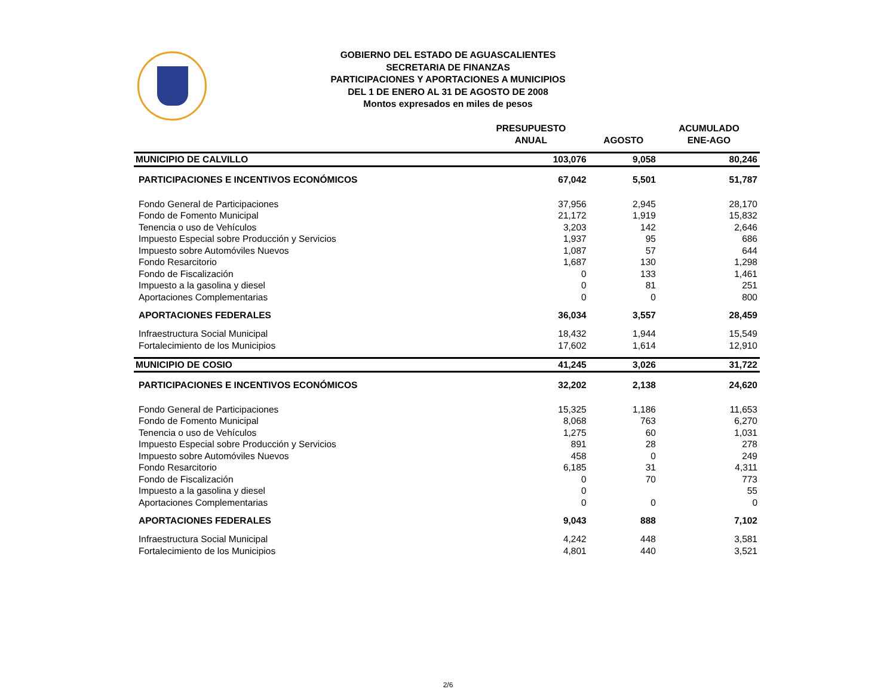GOBIERNO DEL ESTADO DE AGUASCALIENTES
SECRETARIA DE FINANZAS
PARTICIPACIONES Y APORTACIONES A MUNICIPIOS
DEL 1 DE ENERO AL 31 DE AGOSTO DE 2008
Montos expresados en miles de pesos
| | PRESUPUESTO ANUAL | AGOSTO | ACUMULADO ENE-AGO |
| --- | --- | --- | --- |
| MUNICIPIO DE CALVILLO | 103,076 | 9,058 | 80,246 |
| PARTICIPACIONES E INCENTIVOS ECONÓMICOS | 67,042 | 5,501 | 51,787 |
| Fondo General de Participaciones | 37,956 | 2,945 | 28,170 |
| Fondo de Fomento Municipal | 21,172 | 1,919 | 15,832 |
| Tenencia o uso de Vehículos | 3,203 | 142 | 2,646 |
| Impuesto Especial sobre Producción y Servicios | 1,937 | 95 | 686 |
| Impuesto sobre Automóviles Nuevos | 1,087 | 57 | 644 |
| Fondo Resarcitorio | 1,687 | 130 | 1,298 |
| Fondo de Fiscalización | 0 | 133 | 1,461 |
| Impuesto a la gasolina y diesel | 0 | 81 | 251 |
| Aportaciones Complementarias | 0 | 0 | 800 |
| APORTACIONES FEDERALES | 36,034 | 3,557 | 28,459 |
| Infraestructura Social Municipal | 18,432 | 1,944 | 15,549 |
| Fortalecimiento de los Municipios | 17,602 | 1,614 | 12,910 |
| MUNICIPIO DE COSIO | 41,245 | 3,026 | 31,722 |
| PARTICIPACIONES E INCENTIVOS ECONÓMICOS | 32,202 | 2,138 | 24,620 |
| Fondo General de Participaciones | 15,325 | 1,186 | 11,653 |
| Fondo de Fomento Municipal | 8,068 | 763 | 6,270 |
| Tenencia o uso de Vehículos | 1,275 | 60 | 1,031 |
| Impuesto Especial sobre Producción y Servicios | 891 | 28 | 278 |
| Impuesto sobre Automóviles Nuevos | 458 | 0 | 249 |
| Fondo Resarcitorio | 6,185 | 31 | 4,311 |
| Fondo de Fiscalización | 0 | 70 | 773 |
| Impuesto a la gasolina y diesel | 0 | | 55 |
| Aportaciones Complementarias | 0 | 0 | 0 |
| APORTACIONES FEDERALES | 9,043 | 888 | 7,102 |
| Infraestructura Social Municipal | 4,242 | 448 | 3,581 |
| Fortalecimiento de los Municipios | 4,801 | 440 | 3,521 |
2/6